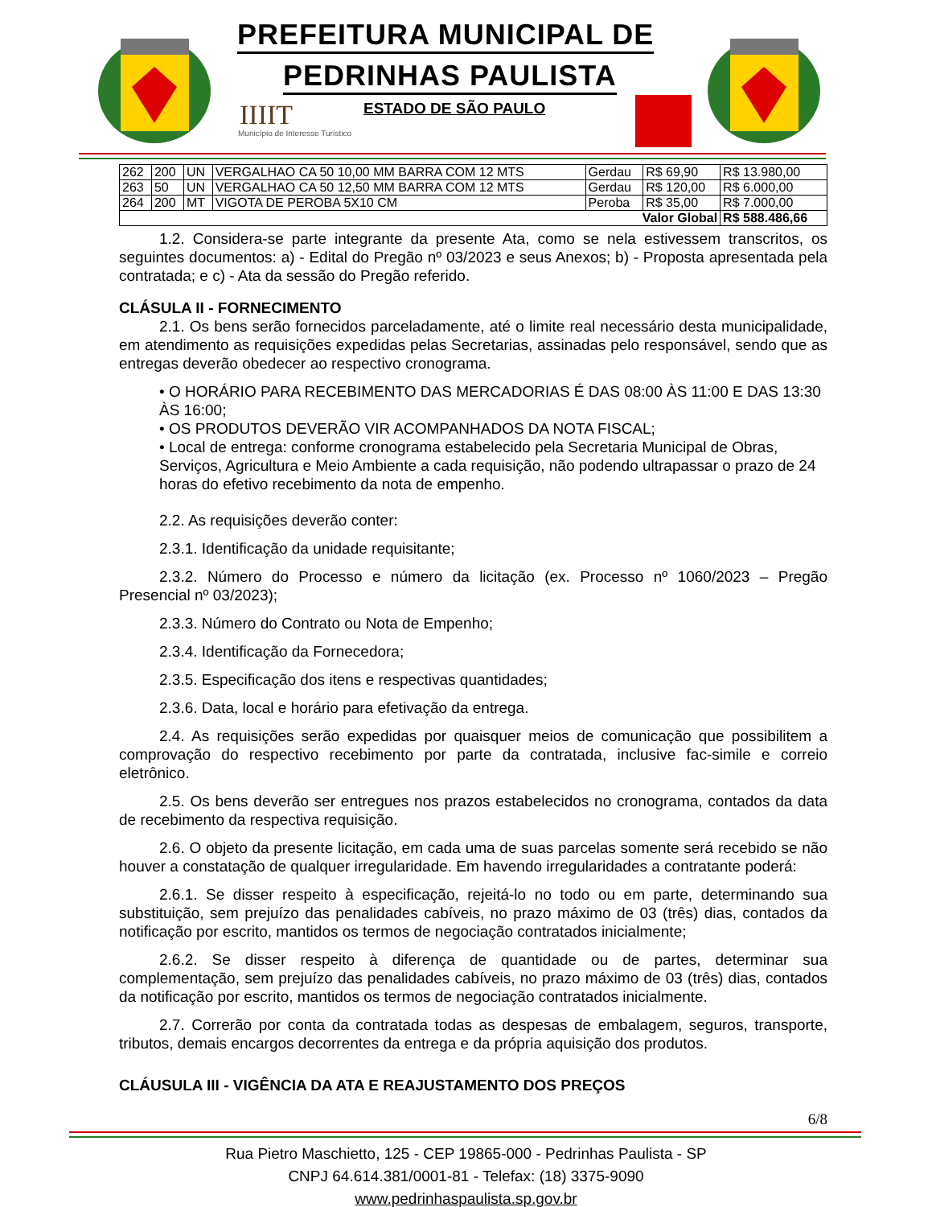PREFEITURA MUNICIPAL DE
PEDRINHAS PAULISTA
IIIIT
Município de Interesse Turístico
ESTADO DE SÃO PAULO
| 262 | 200 | UN | VERGALHAO CA 50 10,00 MM BARRA COM 12 MTS | Gerdau | R$ 69,90 | R$ 13.980,00 |
| 263 | 50 | UN | VERGALHAO CA 50 12,50 MM BARRA COM 12 MTS | Gerdau | R$ 120,00 | R$ 6.000,00 |
| 264 | 200 | MT | VIGOTA DE PEROBA 5X10 CM | Peroba | R$ 35,00 | R$ 7.000,00 |
| Valor Global | | | | | | R$ 588.486,66 |
1.2. Considera-se parte integrante da presente Ata, como se nela estivessem transcritos, os seguintes documentos: a) - Edital do Pregão nº 03/2023 e seus Anexos; b) - Proposta apresentada pela contratada; e c) - Ata da sessão do Pregão referido.
CLÁSULA II - FORNECIMENTO
2.1. Os bens serão fornecidos parceladamente, até o limite real necessário desta municipalidade, em atendimento as requisições expedidas pelas Secretarias, assinadas pelo responsável, sendo que as entregas deverão obedecer ao respectivo cronograma.
• O HORÁRIO PARA RECEBIMENTO DAS MERCADORIAS É DAS 08:00 ÀS 11:00 E DAS 13:30 ÀS 16:00;
• OS PRODUTOS DEVERÃO VIR ACOMPANHADOS DA NOTA FISCAL;
• Local de entrega: conforme cronograma estabelecido pela Secretaria Municipal de Obras, Serviços, Agricultura e Meio Ambiente a cada requisição, não podendo ultrapassar o prazo de 24 horas do efetivo recebimento da nota de empenho.
2.2. As requisições deverão conter:
2.3.1. Identificação da unidade requisitante;
2.3.2. Número do Processo e número da licitação (ex. Processo nº 1060/2023 – Pregão Presencial nº 03/2023);
2.3.3. Número do Contrato ou Nota de Empenho;
2.3.4. Identificação da Fornecedora;
2.3.5. Especificação dos itens e respectivas quantidades;
2.3.6. Data, local e horário para efetivação da entrega.
2.4. As requisições serão expedidas por quaisquer meios de comunicação que possibilitem a comprovação do respectivo recebimento por parte da contratada, inclusive fac-simile e correio eletrônico.
2.5. Os bens deverão ser entregues nos prazos estabelecidos no cronograma, contados da data de recebimento da respectiva requisição.
2.6. O objeto da presente licitação, em cada uma de suas parcelas somente será recebido se não houver a constatação de qualquer irregularidade. Em havendo irregularidades a contratante poderá:
2.6.1. Se disser respeito à especificação, rejeitá-lo no todo ou em parte, determinando sua substituição, sem prejuízo das penalidades cabíveis, no prazo máximo de 03 (três) dias, contados da notificação por escrito, mantidos os termos de negociação contratados inicialmente;
2.6.2. Se disser respeito à diferença de quantidade ou de partes, determinar sua complementação, sem prejuízo das penalidades cabíveis, no prazo máximo de 03 (três) dias, contados da notificação por escrito, mantidos os termos de negociação contratados inicialmente.
2.7. Correrão por conta da contratada todas as despesas de embalagem, seguros, transporte, tributos, demais encargos decorrentes da entrega e da própria aquisição dos produtos.
CLÁUSULA III - VIGÊNCIA DA ATA E REAJUSTAMENTO DOS PREÇOS
6/8
Rua Pietro Maschietto, 125 - CEP 19865-000 - Pedrinhas Paulista - SP
CNPJ 64.614.381/0001-81 - Telefax: (18) 3375-9090
www.pedrinhaspaulista.sp.gov.br